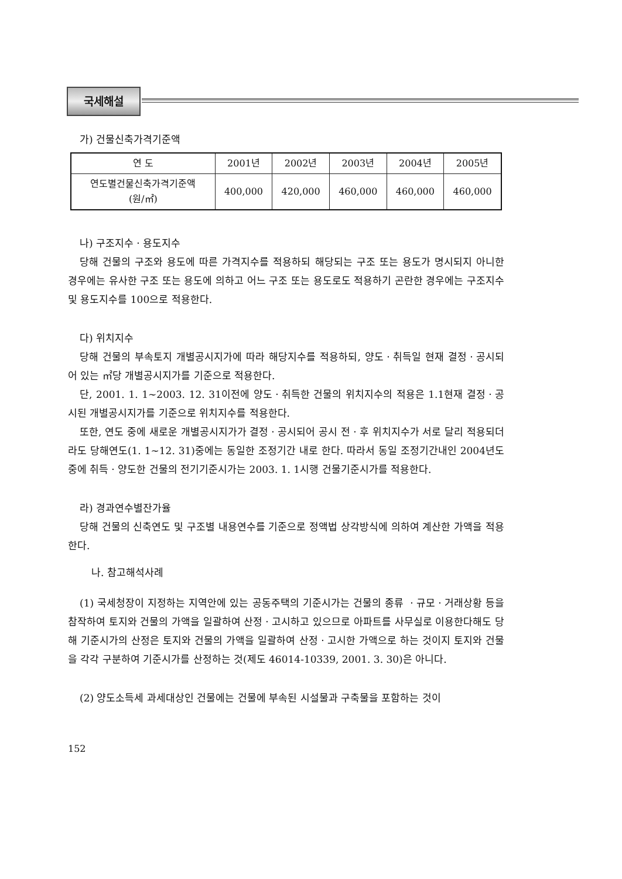국세해설
가) 건물신축가격기준액
| 연 도 | 2001년 | 2002년 | 2003년 | 2004년 | 2005년 |
| --- | --- | --- | --- | --- | --- |
| 연도별건물신축가격기준액 (원/㎡) | 400,000 | 420,000 | 460,000 | 460,000 | 460,000 |
나) 구조지수ㆍ용도지수
당해 건물의 구조와 용도에 따른 가격지수를 적용하되 해당되는 구조 또는 용도가 명시되지 아니한 경우에는 유사한 구조 또는 용도에 의하고 어느 구조 또는 용도로도 적용하기 곤란한 경우에는 구조지수 및 용도지수를 100으로 적용한다.
다) 위치지수
당해 건물의 부속토지 개별공시지가에 따라 해당지수를 적용하되, 양도ㆍ취득일 현재 결정ㆍ공시되어 있는 ㎡당 개별공시지가를 기준으로 적용한다.
단, 2001. 1. 1~2003. 12. 31이전에 양도ㆍ취득한 건물의 위치지수의 적용은 1.1현재 결정ㆍ공시된 개별공시지가를 기준으로 위치지수를 적용한다.
또한, 연도 중에 새로운 개별공시지가가 결정ㆍ공시되어 공시 전ㆍ후 위치지수가 서로 달리 적용되더라도 당해연도(1. 1~12. 31)중에는 동일한 조정기간 내로 한다. 따라서 동일 조정기간내인 2004년도 중에 취득ㆍ양도한 건물의 전기기준시가는 2003. 1. 1시행 건물기준시가를 적용한다.
라) 경과연수별잔가율
당해 건물의 신축연도 및 구조별 내용연수를 기준으로 정액법 상각방식에 의하여 계산한 가액을 적용한다.
나. 참고해석사례
(1) 국세청장이 지정하는 지역안에 있는 공동주택의 기준시가는 건물의 종류 ㆍ규모ㆍ거래상황 등을 참작하여 토지와 건물의 가액을 일괄하여 산정ㆍ고시하고 있으므로 아파트를 사무실로 이용한다해도 당해 기준시가의 산정은 토지와 건물의 가액을 일괄하여 산정ㆍ고시한 가액으로 하는 것이지 토지와 건물을 각각 구분하여 기준시가를 산정하는 것(제도 46014-10339, 2001. 3. 30)은 아니다.
(2) 양도소득세 과세대상인 건물에는 건물에 부속된 시설물과 구축물을 포함하는 것이
152